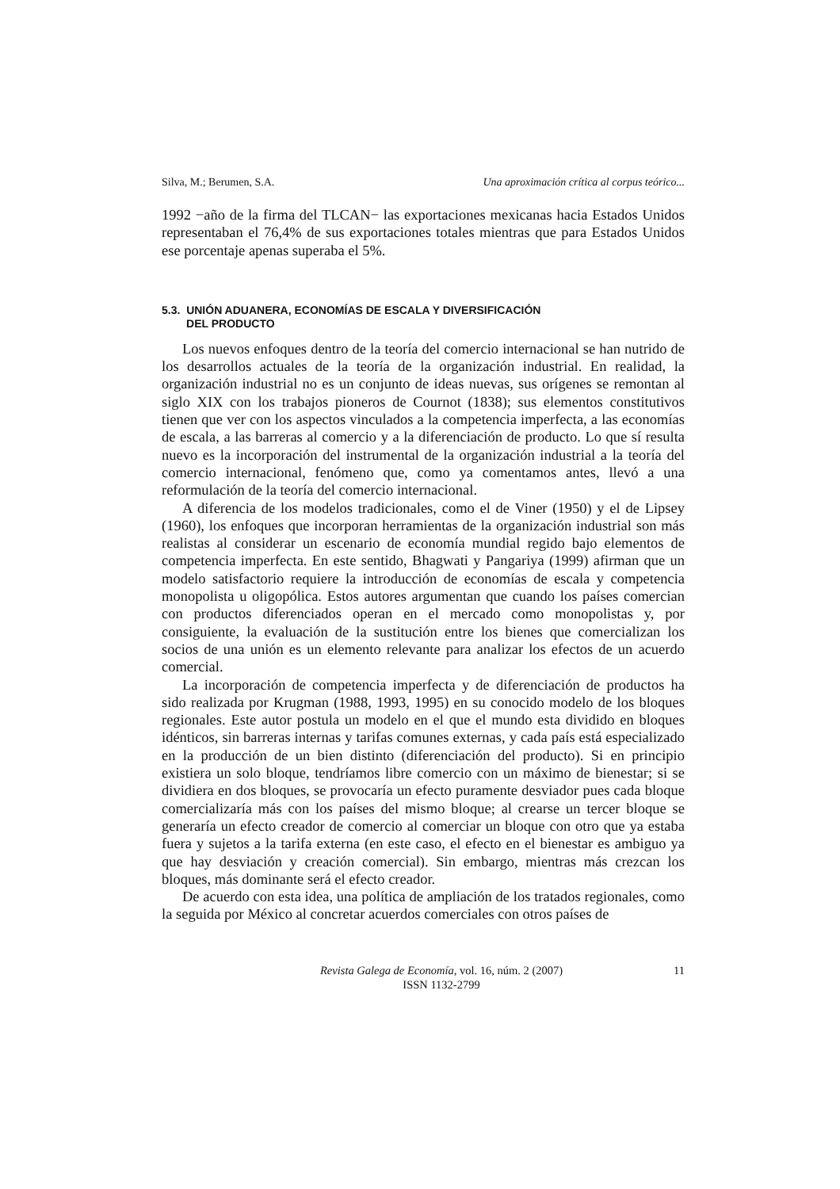Silva, M.; Berumen, S.A. Una aproximación crítica al corpus teórico...
1992 −año de la firma del TLCAN− las exportaciones mexicanas hacia Estados Unidos representaban el 76,4% de sus exportaciones totales mientras que para Estados Unidos ese porcentaje apenas superaba el 5%.
5.3. UNIÓN ADUANERA, ECONOMÍAS DE ESCALA Y DIVERSIFICACIÓN
DEL PRODUCTO
Los nuevos enfoques dentro de la teoría del comercio internacional se han nutrido de los desarrollos actuales de la teoría de la organización industrial. En realidad, la organización industrial no es un conjunto de ideas nuevas, sus orígenes se remontan al siglo XIX con los trabajos pioneros de Cournot (1838); sus elementos constitutivos tienen que ver con los aspectos vinculados a la competencia imperfecta, a las economías de escala, a las barreras al comercio y a la diferenciación de producto. Lo que sí resulta nuevo es la incorporación del instrumental de la organización industrial a la teoría del comercio internacional, fenómeno que, como ya comentamos antes, llevó a una reformulación de la teoría del comercio internacional.
A diferencia de los modelos tradicionales, como el de Viner (1950) y el de Lipsey (1960), los enfoques que incorporan herramientas de la organización industrial son más realistas al considerar un escenario de economía mundial regido bajo elementos de competencia imperfecta. En este sentido, Bhagwati y Pangariya (1999) afirman que un modelo satisfactorio requiere la introducción de economías de escala y competencia monopolista u oligopólica. Estos autores argumentan que cuando los países comercian con productos diferenciados operan en el mercado como monopolistas y, por consiguiente, la evaluación de la sustitución entre los bienes que comercializan los socios de una unión es un elemento relevante para analizar los efectos de un acuerdo comercial.
La incorporación de competencia imperfecta y de diferenciación de productos ha sido realizada por Krugman (1988, 1993, 1995) en su conocido modelo de los bloques regionales. Este autor postula un modelo en el que el mundo esta dividido en bloques idénticos, sin barreras internas y tarifas comunes externas, y cada país está especializado en la producción de un bien distinto (diferenciación del producto). Si en principio existiera un solo bloque, tendríamos libre comercio con un máximo de bienestar; si se dividiera en dos bloques, se provocaría un efecto puramente desviador pues cada bloque comercializaría más con los países del mismo bloque; al crearse un tercer bloque se generaría un efecto creador de comercio al comerciar un bloque con otro que ya estaba fuera y sujetos a la tarifa externa (en este caso, el efecto en el bienestar es ambiguo ya que hay desviación y creación comercial). Sin embargo, mientras más crezcan los bloques, más dominante será el efecto creador.
De acuerdo con esta idea, una política de ampliación de los tratados regionales, como la seguida por México al concretar acuerdos comerciales con otros países de
Revista Galega de Economía, vol. 16, núm. 2 (2007)
ISSN 1132-2799
11